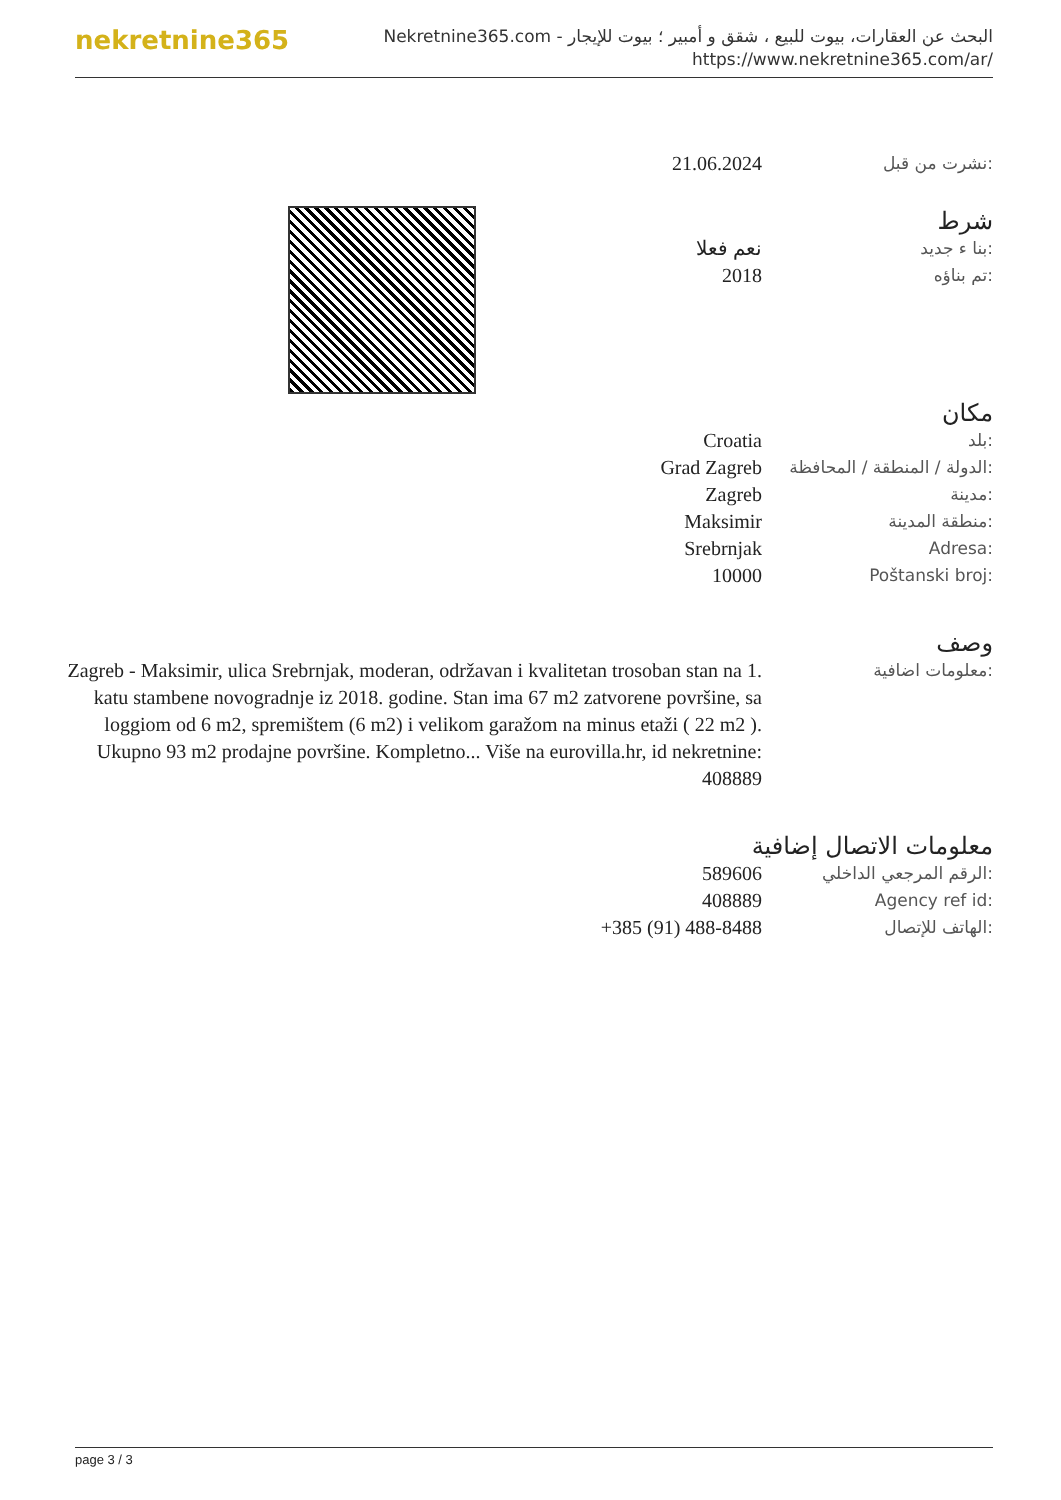nekretnine365
البحث عن العقارات، بيوت للبيع ، شقق و أمبير ؛ بيوت للإيجار - Nekretnine365.com
https://www.nekretnine365.com/ar/
21.06.2024
نشرت من قبل:
شرط
نعم فعلا
بنا ء جديد:
2018
تم بناؤه:
مكان
Croatia
بلد:
Grad Zagreb
الدولة / المنطقة / المحافظة:
Zagreb
مدينة:
Maksimir
منطقة المدينة:
Srebrnjak
Adresa:
10000
Poštanski broj:
وصف
Zagreb - Maksimir, ulica Srebrnjak, moderan, održavan i kvalitetan trosoban stan na 1. katu stambene novogradnje iz 2018. godine. Stan ima 67 m2 zatvorene površine, sa loggiom od 6 m2, spremištem (6 m2) i velikom garažom na minus etaži ( 22 m2 ). Ukupno 93 m2 prodajne površine. Kompletno... Više na eurovilla.hr, id nekretnine: 408889
معلومات اضافية:
معلومات الاتصال إضافية
589606
الرقم المرجعي الداخلي:
408889
Agency ref id:
+385 (91) 488-8488
الهاتف للإتصال:
page 3 / 3